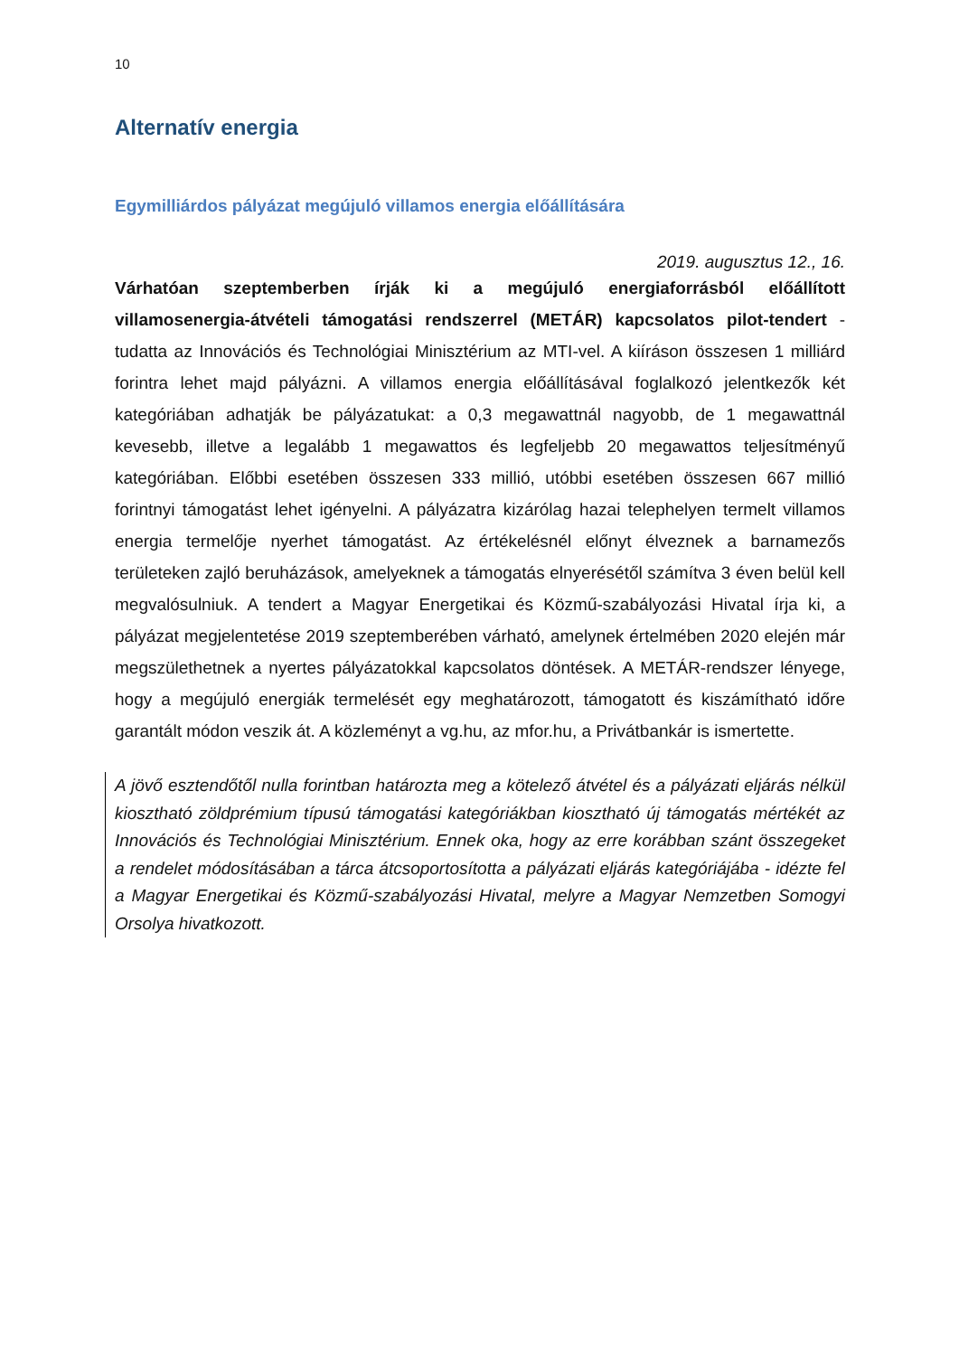10
Alternatív energia
Egymilliárdos pályázat megújuló villamos energia előállítására
2019. augusztus 12., 16.
Várhatóan szeptemberben írják ki a megújuló energiaforrásból előállított villamosenergia-átvételi támogatási rendszerrel (METÁR) kapcsolatos pilot-tendert - tudatta az Innovációs és Technológiai Minisztérium az MTI-vel. A kiíráson összesen 1 milliárd forintra lehet majd pályázni. A villamos energia előállításával foglalkozó jelentkezők két kategóriában adhatják be pályázatukat: a 0,3 megawattnál nagyobb, de 1 megawattnál kevesebb, illetve a legalább 1 megawattos és legfeljebb 20 megawattos teljesítményű kategóriában. Előbbi esetében összesen 333 millió, utóbbi esetében összesen 667 millió forintnyi támogatást lehet igényelni. A pályázatra kizárólag hazai telephelyen termelt villamos energia termelője nyerhet támogatást. Az értékelésnél előnyt élveznek a barnamezős területeken zajló beruházások, amelyeknek a támogatás elnyerésétől számítva 3 éven belül kell megvalósulniuk. A tendert a Magyar Energetikai és Közmű-szabályozási Hivatal írja ki, a pályázat megjelentetése 2019 szeptemberében várható, amelynek értelmében 2020 elején már megszülethetnek a nyertes pályázatokkal kapcsolatos döntések. A METÁR-rendszer lényege, hogy a megújuló energiák termelését egy meghatározott, támogatott és kiszámítható időre garantált módon veszik át. A közleményt a vg.hu, az mfor.hu, a Privátbankár is ismertette.
A jövő esztendőtől nulla forintban határozta meg a kötelező átvétel és a pályázati eljárás nélkül kiosztható zöldprémium típusú támogatási kategóriákban kiosztható új támogatás mértékét az Innovációs és Technológiai Minisztérium. Ennek oka, hogy az erre korábban szánt összegeket a rendelet módosításában a tárca átcsoportosította a pályázati eljárás kategóriájába - idézte fel a Magyar Energetikai és Közmű-szabályozási Hivatal, melyre a Magyar Nemzetben Somogyi Orsolya hivatkozott.